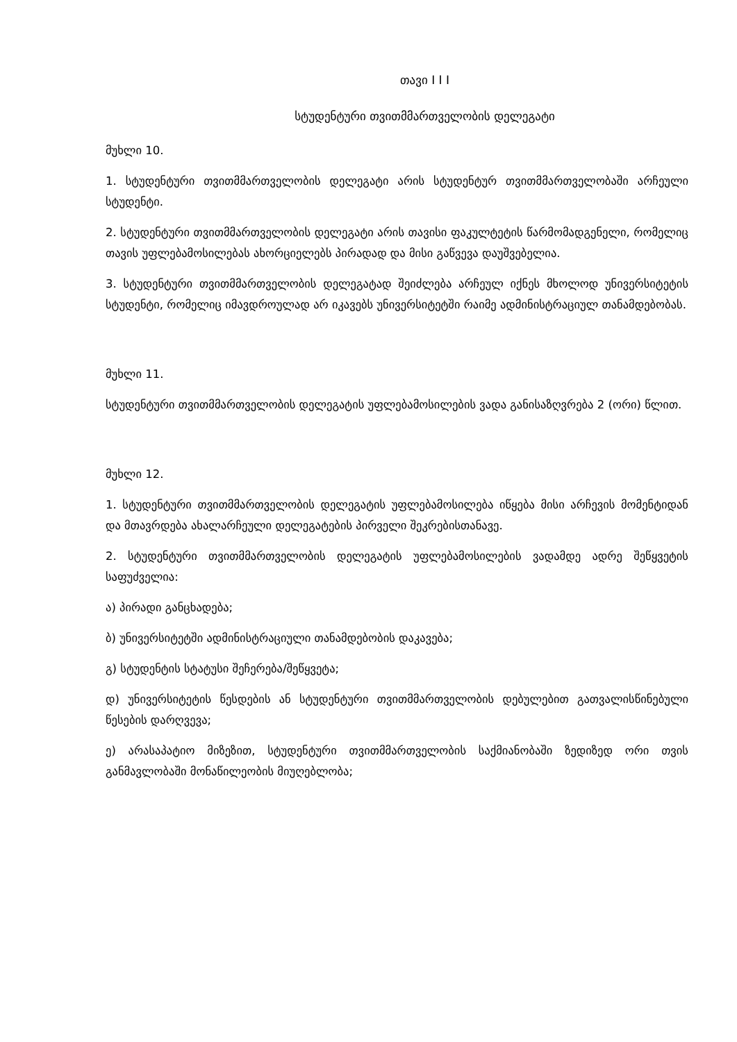თავი I I I
სტუდენტური თვითმმართველობის დელეგატი
მუხლი 10.
1. სტუდენტური თვითმმართველობის დელეგატი არის სტუდენტურ თვითმმართველობაში არჩეული სტუდენტი.
2. სტუდენტური თვითმმართველობის დელეგატი არის თავისი ფაკულტეტის წარმომადგენელი, რომელიც თავის უფლებამოსილებას ახორციელებს პირადად და მისი გაწვევა დაუშვებელია.
3. სტუდენტური თვითმმართველობის დელეგატად შეიძლება არჩეულ იქნეს მხოლოდ უნივერსიტეტის სტუდენტი, რომელიც იმავდროულად არ იკავებს უნივერსიტეტში რაიმე ადმინისტრაციულ თანამდებობას.
მუხლი 11.
სტუდენტური თვითმმართველობის დელეგატის უფლებამოსილების ვადა განისაზღვრება 2 (ორი) წლით.
მუხლი 12.
1. სტუდენტური თვითმმართველობის დელეგატის უფლებამოსილება იწყება მისი არჩევის მომენტიდან და მთავრდება ახალარჩეული დელეგატების პირველი შეკრებისთანავე.
2. სტუდენტური თვითმმართველობის დელეგატის უფლებამოსილების ვადამდე ადრე შეწყვეტის საფუძველია:
ა) პირადი განცხადება;
ბ) უნივერსიტეტში ადმინისტრაციული თანამდებობის დაკავება;
გ) სტუდენტის სტატუსი შეჩერება/შეწყვეტა;
დ) უნივერსიტეტის წესდების ან სტუდენტური თვითმმართველობის დებულებით გათვალისწინებული წესების დარღვევა;
ე) არასაპატიო მიზეზით, სტუდენტური თვითმმართველობის საქმიანობაში ზედიზედ ორი თვის განმავლობაში მონაწილეობის მიუღებლობა;